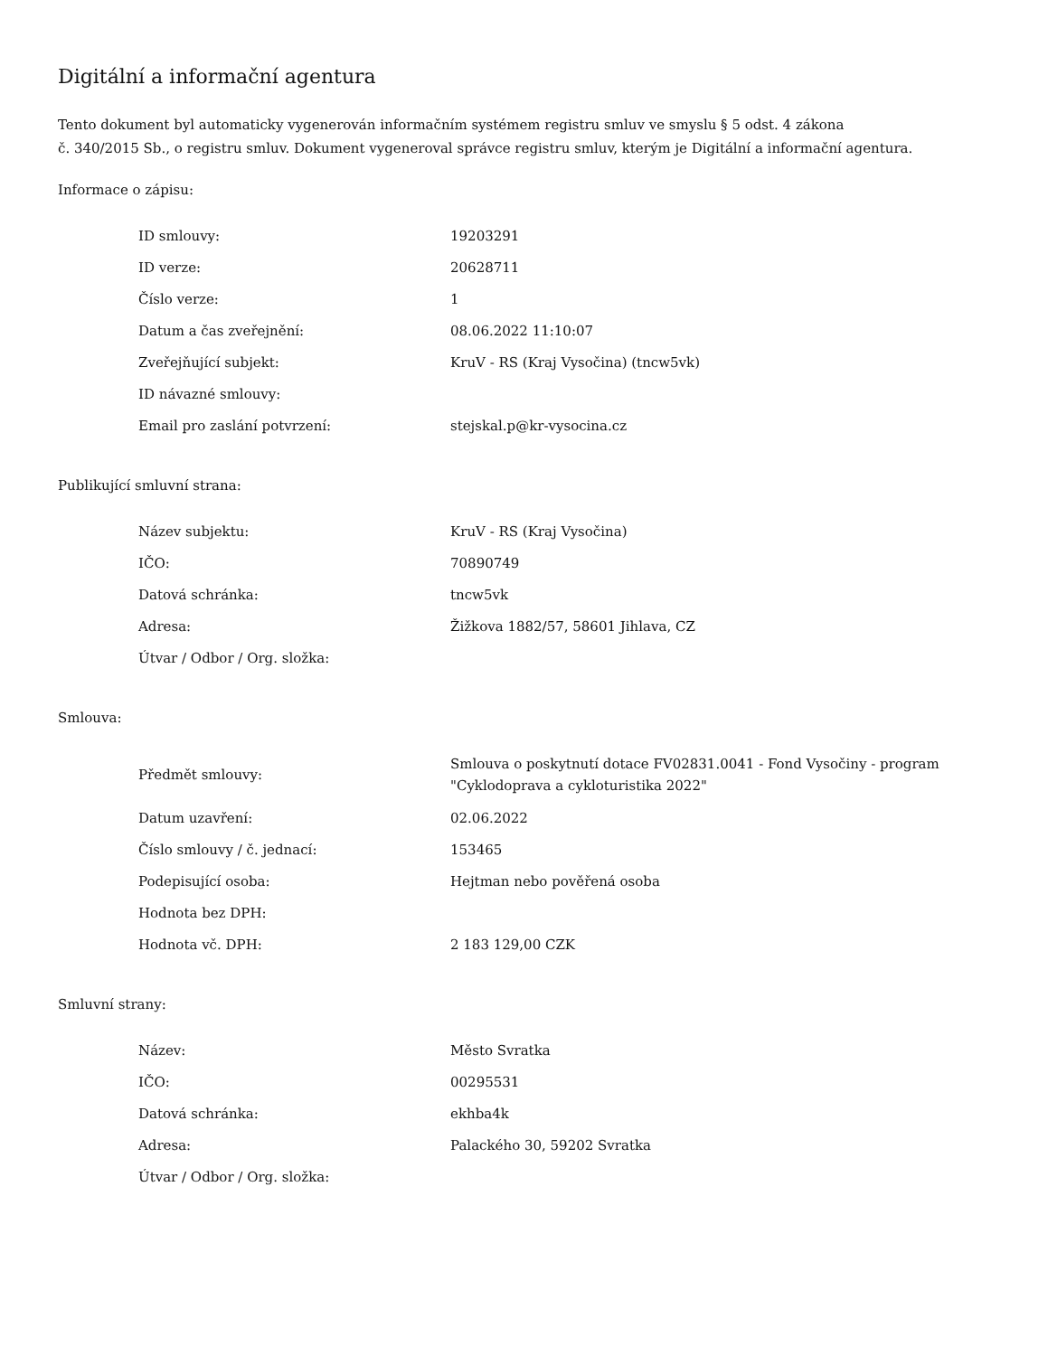Digitální a informační agentura
Tento dokument byl automaticky vygenerován informačním systémem registru smluv ve smyslu § 5 odst. 4 zákona
č. 340/2015 Sb., o registru smluv. Dokument vygeneroval správce registru smluv, kterým je Digitální a informační agentura.
Informace o zápisu:
| ID smlouvy: | 19203291 |
| ID verze: | 20628711 |
| Číslo verze: | 1 |
| Datum a čas zveřejnění: | 08.06.2022 11:10:07 |
| Zveřejňující subjekt: | KruV - RS (Kraj Vysočina) (tncw5vk) |
| ID návazné smlouvy: | |
| Email pro zaslání potvrzení: | stejskal.p@kr-vysocina.cz |
Publikující smluvní strana:
| Název subjektu: | KruV - RS (Kraj Vysočina) |
| IČO: | 70890749 |
| Datová schránka: | tncw5vk |
| Adresa: | Žižkova 1882/57, 58601 Jihlava, CZ |
| Útvar / Odbor / Org. složka: | |
Smlouva:
| Předmět smlouvy: | Smlouva o poskytnutí dotace FV02831.0041 - Fond Vysočiny - program "Cyklodoprava a cykloturistika 2022" |
| Datum uzavření: | 02.06.2022 |
| Číslo smlouvy / č. jednací: | 153465 |
| Podepisující osoba: | Hejtman nebo pověřená osoba |
| Hodnota bez DPH: | |
| Hodnota vč. DPH: | 2 183 129,00 CZK |
Smluvní strany:
| Název: | Město Svratka |
| IČO: | 00295531 |
| Datová schránka: | ekhba4k |
| Adresa: | Palackého 30, 59202 Svratka |
| Útvar / Odbor / Org. složka: | |